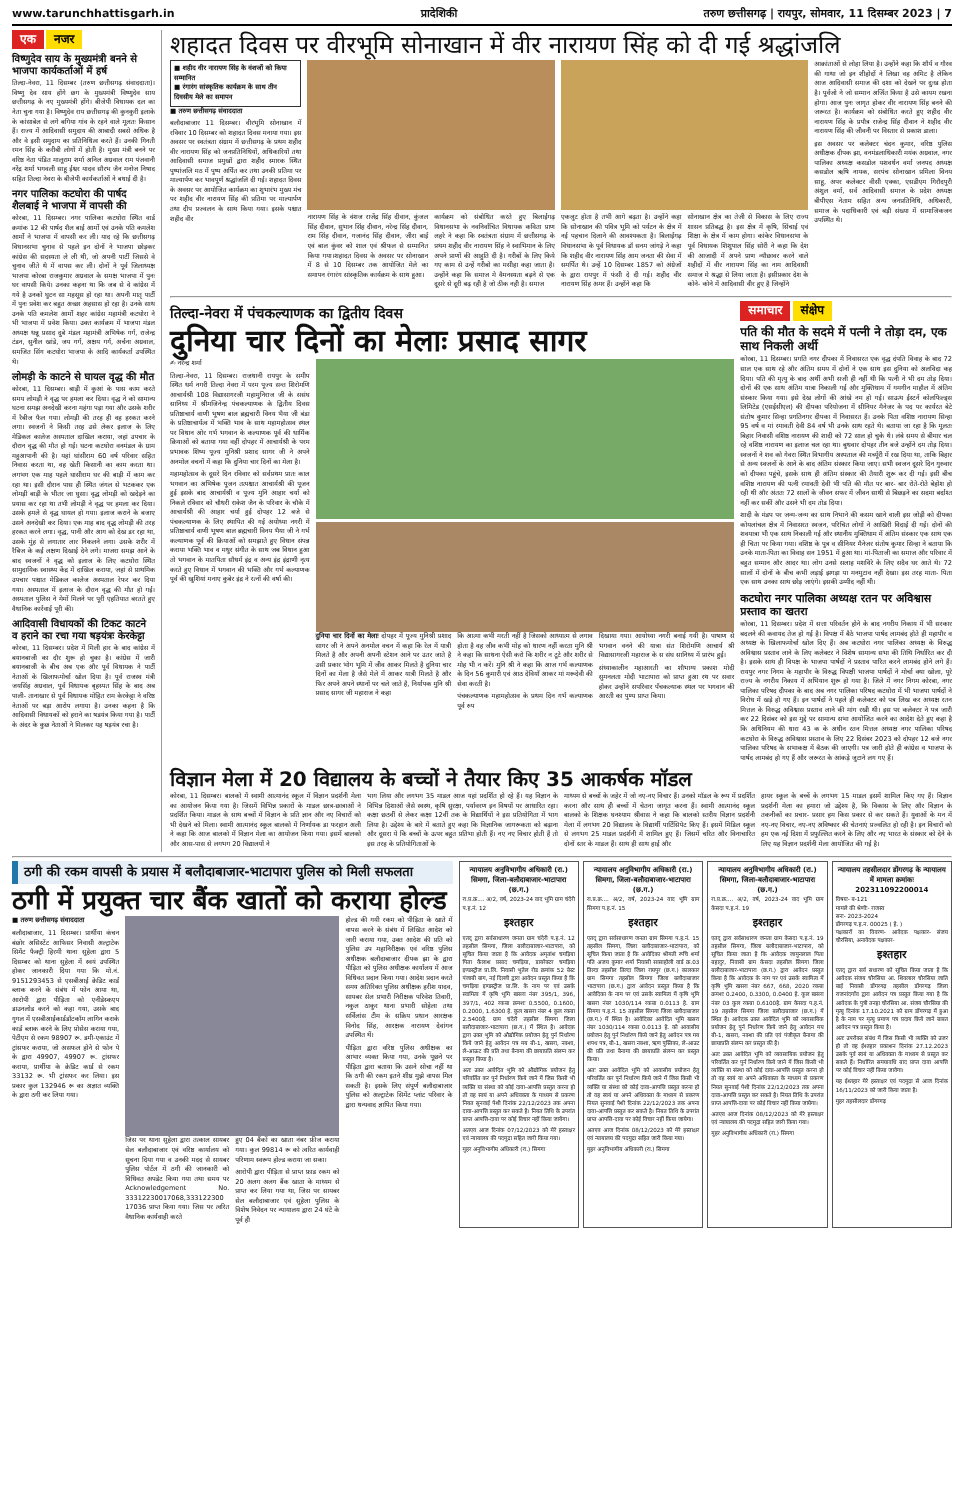www.tarunchhattisgarh.in प्रादेशिकी तरुण छत्तीसगढ़ | रायपुर, सोमवार, 11 दिसम्बर 2023 | 7
एक नजर
विष्णुदेव साय के मुख्यमंत्री बनने से भाजपा कार्यकर्ताओं में हर्ष
तिल्दा-नेवरा, 11 दिसम्बर (तरुण छत्तीसगढ़ संवाददाता)। विष्णु देव साय होंगे छग के मुख्यमंत्री विष्णुदेव साय छत्तीसगढ़ के नए मुख्यमंत्री होंगे। बीजेपी विधायक दल का नेता चुना गया है। विष्णुदेव राय छत्तीसगढ़ की कुनकुरी इलाके के कांसाबेल से लगे बगिया गांव के रहने वाले मूलतः किसान हैं। राज्य में आदिवासी समुदाय की आबादी सबसे अधिक है और वे इसी समुदाय का प्रतिनिधित्व करते हैं। उनकी गिनती रमन सिंह के करीबी लोगों में होती है। मुख्य मंत्री बनने पर वरिष्ठ नेता पंडित मालूराम शर्मा अनिल अग्रवाल राम पंजवानी नरेंद्र शर्मा भगवली साहू ईश्वर यादव सौरभ जैन मनोज निषाद सहित तिल्दा नेवरा के बीजेपी कार्यकर्ताओं ने बधाई दी है।
नगर पालिका कटघोरा की पार्षद शैलबाई ने भाजपा में वापसी की
कोरबा, 11 दिसम्बर। नगर पालिका कटघोरा स्थित वार्ड क्रमांक 12 की पार्षद शैल बाई आर्मो एवं उनके पति कमलेश आर्मो ने भाजपा में वापसी कर ली। याद रहे कि छत्तीसगढ़ विधानसभा चुनाव से पहले इन दोनों ने भाजपा छोड़कर कांग्रेस की सदस्यता ले ली थी, जो अपनी पार्टी जिससे वे चुनाव जीते थे में वापस कर ली। दोनों ने पूर्व जिलाध्यक्ष भाजपा कोरबा राजकुमार अग्रवाल के समक्ष भाजपा में पुनः घर वापसी किये। उनका कहना था कि जब से वे कांग्रेस में गये है उनको घुटन सा महसूस हो रहा था। अपनी मातृ पार्टी में पुनः प्रवेश कर बहुत अच्छा अहसास हो रहा है। उनके साथ उनके पति कमलेश आर्मो शहर कांग्रेस महामंत्री कटघोरा ने भी भाजपा में प्रवेश किया। उक्त कार्यक्रम में भाजपा मंडल अध्यक्ष धन्नू प्रसाद दुबे मंडल महामंत्री अभिषेक गर्ग, राजेन्द्र टंडन, सुनील खांडे, जय गर्ग, अक्षय गर्ग, अर्चना अग्रवाल, समजित सिंग कटघोरा भाजपा के आदि कार्यकर्ता उपस्थित थे।
लोमड़ी के काटने से घायल वृद्ध की मौत
कोरबा, 11 दिसम्बर। बाड़ी में कुआं के पास काम करते समय लोमड़ी ने वृद्ध पर हमला कर दिया। वृद्ध ने को सामान्य घटना समझ अनदेखी करना महंगा पड़ा गया और उसके शरीर में रैबीज फैल गया। लोमड़ी की तरह ही वह हरकत करने लगा। स्वजनों ने किसी तरह उसे लेकर इलाज के लिए मेडिकल कालेज अस्पताल दाखिल कराया, जहां उपचार के दौरान वृद्ध की मौत हो गई। घटना कटघोरा वनमंडल के ग्राम महुआपानी की है। यहां घांसीराम 60 वर्ष परिवार सहित निवास करता था, वह खेती किसानी का काम करता था। लगभग एक माह पहले घासीराम घर की बाड़ी में काम कर रहा था। इसी दौरान पास ही स्थित जंगल से भटककर एक लोमड़ी बाड़ी के भीतर जा घुसा। वृद्ध लोमड़ी को खदेड़ने का प्रयास कर रहा था तभी लोमड़ी ने वृद्ध पर हमला कर दिया। उसके हमले से वृद्ध घायल हो गया। इलाज कराने के बजाए उसने अनदेखी कर दिया। एक माह बाद वृद्ध लोमड़ी की तरह हरकत करने लगा। वृद्ध, पानी और आग को देख डर रहा था, उसके मुंह से लगातार लार निकलने लगा। उसके शरीर में रैबिज के कई लक्षण दिखाई देने लगे। माजरा समझ आने के बाद स्वजनों ने वृद्ध को इलाज के लिए कटघोरा स्थित सामुदायिक स्वास्थ्य केंद्र में दाखिल कराया, जहां से प्राथमिक उपचार पश्चात मेडिकल कालेज अस्पताल रेफर कर दिया गया। अस्पताल में इलाज के दौरान वृद्ध की मौत हो गई। अस्पताल पुलिस ने मेमों मिलने पर पूरी एहतियात बरतते हुए वैधानिक कार्रवाई पूरी की।
आदिवासी विधायकों की टिकट काटने व हराने का रचा गया षड़यंत्रः केरकेट्टा
कोरबा, 11 दिसम्बर। प्रदेश में मिली हार के बाद कांग्रेस में बयानबाजी का दौर शुरू हो चुका है। कांग्रेस में जारी बयानबाजी के बीच अब एक और पूर्व विधायक ने पार्टी नेताओं के खिलाफमोर्चा खोल दिया है। पूर्व राजस्व मंत्री जयसिंह अग्रवाल, पूर्व विधायक बृहस्पत सिंह के बाद अब पाली- तानाखार से पूर्व विधायक मोहित राम केरकेट्टा ने वरिष्ठ नेताओं पर बड़ा आरोप लगाया है। उनका कहना है कि आदिवासी विधायकों को हराने का षडयंत्र किया गया है। पार्टी के अंदर के कुछ नेताओं ने मिलकर यह षड़यंत्र रचा है।
शहादत दिवस पर वीरभूमि सोनाखान में वीर नारायण सिंह को दी गई श्रद्धांजलि
■ शहीद वीर नारायण सिंह के वंशजों को किया सम्मानित
■ रंगारंग सांस्कृतिक कार्यक्रम के साथ तीन दिवसीय मेले का समापन
■ तरुण छत्तीसगढ़ संवाददाता
बलौदाबाजार 11 दिसम्बर। वीरभूमि सोनाखान में रविवार 10 दिसम्बर को शहादत दिवस मनाया गया। इस अवसर पर स्वतंत्रता संग्राम में छत्तीसगढ़ के प्रथम शहीद वीर नारायण सिंह को जनप्रतिनिधियों, अधिकारियों तथा आदिवासी समाज प्रमुखों द्वारा शहीद स्मारक स्थित पुष्पांजलि मठ में पुष्प अर्पित कर तथा उनकी प्रतिमा पर माल्यार्पण कर भावपूर्ण श्रद्धांजलि दी गई। शहादत दिवस के अवसर पर आयोजित कार्यक्रम का शुभारंभ मुख्य मंच पर शहीद वीर नारायण सिंह की प्रतिमा पर माल्यार्पण तथा दीप प्रज्वलन के साथ किया गया। इसके पश्चात शहीद वीर
नारायण सिंह के वंशज राजेंद्र सिंह दीवान, कुंजल सिंह दीवान, सुभान सिंह दीवान, नरेन्द्र सिंह दीवान, राम सिंह दीवान, गजानंद सिंह दीवान, जीरा बाई एवं बाल कुंवर को शाल एवं श्रीफल से सम्मानित किया गया।शहादत दिवस के अवसर पर सोनाखान में 8 से 10 दिसम्बर तक आयोजित मेले का समापन रंगारंग सांस्कृतिक कार्यक्रम के साथ हुआ।
कार्यक्रम को संबोधित करते हुए बिलाईगढ़ विधानसभा के नवनिर्वाचित विधायक कविता प्राण लहरे ने कहा कि स्वतंत्रता संग्राम में छत्तीसगढ़ के प्रथम शहीद वीर नारायण सिंह ने स्वाभिमान के लिए अपने प्राणों की आहुति दी है। गरीबों के लिए किये गए काम से उन्हें गरीबो का मसीहा कहा जाता है। उन्होंने कहा कि समाज मे वैमनस्यता बढ़ने से एक दूसरे से दूरी बढ़ रही है जो ठीक नही है। समाज
एकजुट होता है तभी आगे बढ़ता है। उन्होंने कहा कि सोनाखान की पवित्र भूमि को पर्यटन के क्षेत्र में नई पहचान दिलाने की आवश्यकता है। बिलाईगढ़ विधानसभा के पूर्व विधायक डॉ सनम जांगड़े ने कहा कि शहीद वीर नारायण सिंह आम जनता की सेवा में समर्पित थे। उन्हें 10 दिसम्बर 1857 को अंग्रेजों के द्वारा रायपुर में फंसी दे दी गई। शहीद वीर नारायण सिंह अमर हैं। उन्होंने कहा कि
सोनाखान क्षेत्र का तेजी से विकास के लिए राज्य शासन प्रतिबद्ध है। इस क्षेत्र में कृषि, सिंचाई एवं शिक्षा के क्षेत्र में काम होगा। कांकेर विधानसभा के पूर्व विधायक शिशुपाल सिंह सोरी ने कहा कि देश की आजादी में अपने प्राण न्यौछावर करने वाले शहीदों में वीर नारायण सिंह का नाम आदिवासी समाज मे श्रद्धा से लिया जाता है। इसीप्रकार देश के कोने- कोने में आदिवासी वीर हुए है जिन्होंने
आक्रांताओं से लोहा लिया है। उन्होंने कहा कि शौर्य व गौरव की गाथा जो इन शीहोदों ने लिखा वह अमिट है लेकिन आज आदिवासी समाज की दशा को देखने पर दुःख होता है। पूर्वजो ने जो सम्मान अर्जित किया है उसे कायम रखना होगा। आज पुनः जागृत होकर वीर नारायण सिंह बनने की जरूरत है। कार्यक्रम को संबोधित करते हुए शहीद वीर नारायण सिंह के प्रपौत्र राजेन्द्र सिंह दीवान ने शहीद वीर नारायण सिंह की जीवनी पर विस्तार से प्रकाश डाला।
इस अवसर पर कलेक्टर चंदन कुमार, वरिष्ठ पुलिस अधीक्षक दीपक झा, वनमंडलाधिकारी मयंक अग्रवाल, नगर पालिका अध्यक्ष कसडोल यशवर्धन वर्मा जनपद अध्यक्ष कसडोल ऋषि नायक, सरपंच सोनाखान प्रमिला विनय साहू, अपर कलेक्टर वीसी एक्का, एसडीएम गिरौदपुरी अंशुल वर्मा, सर्व आदिवासी समाज के प्रदेश अध्यक्ष बीपीएस नेताम सहित अन्य जनप्रतिनिधि, अधिकारी, समाज के पदाधिकारी एवं बड़ी संख्या में सामाजिकजन उपस्थित थे।
तिल्दा-नेवरा में पंचकल्याणक का द्वितीय दिवस
दुनिया चार दिनों का मेलाः प्रसाद सागर
✍ नरेन्द्र शर्मा
तिल्दा-नेवरा, 11 दिसम्बर। राजधानी रायपुर के समीप स्थित धर्म नगरी तिल्दा नेवरा में परम पूज्य सन्त शिरोमणि आचार्यश्री 108 विद्यासागरजी महामुनिराज जी के ससंघ सानिध्य में श्रीमजिनेन्द्र पंचकल्याणक के द्वितीय दिवस प्रतिष्ठाचार्य वाणी भूषण बाल ब्रह्मचारी विनय भैया जी बंडा के प्रतिष्ठाचार्यत्व में भक्ति भाव के साथ महामहोत्सव स्थल पर विधान ओर गर्भ भगवान के कल्याणक पूर्व की धार्मिक क्रियाओं को बताया गया वहीं दोपहर में आचार्यश्री के परम प्रभावक शिष्य पूज्य मुनिश्री प्रशाद सागर जी ने अपने अनमोल वचनों में कहा कि दुनिया चार दिनों का मेला है।
महामहोत्सव के दूसरे दिन रविवार को सर्वप्रथम प्रातः काल भगवान का अभिषेक पूजन तत्पश्चात आचार्यश्री की पूजन हुई इसके बाद आचार्यश्री व पूज्य मुनि आहार चर्या को निकले रविवार को चौधरी राकेश जैन के परिवार के चौके में आचार्यश्री की आहार चर्या हुई दोपहर 12 बजे से पंचकल्याणक के लिए स्थापित की गई अयोध्या नगरी में प्रतिष्ठाचार्य वाणी भूषण बाल ब्रह्मचारी विनय भैया जी ने गर्भ कल्याणक पूर्व की क्रियाओं को समझाते हुए विधान संपन्न कराया भक्ति भाव व मधुर संगीत के साथ जब विधान हुआ तो भगवान के मातपिता सौधर्म इंद्र व अन्य इंद्र इंद्राणी नृत्य करते हुए विधान में भगवान की भक्ति और गर्भ कल्याणक पूर्व की खुशियां मनाए कुबेर इंद्र ने रत्नों की वर्षा की।
दुनिया चार दिनों का मेलाः दोपहर में पूज्य मुनिश्री प्रशाद सागर जी ने अपने अनमोल वचन में कहा कि रेल में यात्री मिलते है और अपनी अपनी स्टेशन आने पर उतर जाते है उसी प्रकार भोग भूमि में जीव आकर मिलते है दुनिया चार दिनों का मेला है जैसे मेले में आकर यात्री मिलते है और फिर अपने अपने स्थानों पर चले जाते है, निर्यापक मुनि श्री प्रसाद सागर जी महाराज ने कहा
कि आत्मा कभी मरती नहीं है जिसको आध्यात्म से लगाव होता है वह जीव कभी मोह को धारण नहीं करता मुनि श्री ने कहा कि साधना ऐसी करो कि शरीर न टूटे और शरीर से मोह भी न करें। मुनि श्री ने कहा कि आज गर्भ कल्याणक के दिन 56 कुमारी एवं आठ देवियाँ आकर मां मरूदेवी की सेवा करती है।
पंचकल्याणक महामहोत्सव के प्रथम दिन गर्भ कल्याणक पूर्व रुप
दिखाया गया। आयोध्या नगरी बनाई गयी है। पाषाण से भगवान वनने की यात्रा संत शिरोमणि आचार्य श्री विद्यासागरजी महाराज के स संघ सानिध्य में प्रारंभ हुई।
संध्याकालीन महाआरती का शौभाग्य प्रकाश मोदी सुमनलता मोदी भाटापारा को प्राप्त हुआ रथ पर सवार होकर उन्होंने सपरिवार पँचकल्याक स्थल पर भगवान की आरती का पुण्य प्राप्त किया।
समाचार संक्षेप
पति की मौत के सदमे में पत्नी ने तोड़ा दम, एक साथ निकली अर्थी
कोरबा, 11 दिसम्बर। प्रगति नगर दीपका में निवासरत एक वृद्ध दंपति विवाह के बाद 72 साल एक साथ रहे और अंतिम समय में दोनों ने एक साथ इस दुनिया को अलविदा कह दिया। पति की मृत्यु के बाद अर्थी अभी सजी ही नहीं थी कि पत्नी ने भी दम तोड़ दिया। दोनों की एक साथ अंतिम यात्रा निकाली गई और मुक्तिधाम में गमगीन माहौल में अंतिम संस्कार किया गया। इसे देख लोगों की आंखे नम हो गई। साऊथ ईस्टर्न कोलफिल्ड्स लिमिटेड (एसईसीएल) की दीपका परियोजना में सीनियर मैनेजर के पद पर कार्यरत बेटे संतोष कुमार सिन्हा प्रगतिनगर दीपका में निवासरत हैं। उनके पिता वशिष्ठ नारायण सिन्हा 95 वर्ष व मां रमावती देवी 84 वर्ष भी उनके साथ रहते थे। बताया जा रहा है कि मूलतः बिहार निवासी वशिष्ठ नारायण की शादी को 72 साल हो चुके थे। लंबे समय से बीमार चल रहे वशिष्ठ नारायण का इलाज चल रहा था। बुधवार दोपहर तीन बजे उन्होंने दम तोड़ दिया। स्वजनों ने शव को गेवरा स्थित विभागीय अस्पताल की मर्च्यूरी में रख दिया था, ताकि बिहार से अन्य स्वजनों के आने के बाद अंतिम संस्कार किया जाए। सभी स्वजन दूसरे दिन गुरुवार को दीपका पहुंचे, इसके साथ ही अंतिम संस्कार की तैयारी शुरू कर दी गई। इसी बीच वशिष्ठ नारायण की पत्नी रमावती देवी भी पति की मौत पर बार- बार रोते-रोते बेहोश हो रही थी और अंततः 72 सालों के जीवन सफर में जीवन साथी से बिछड़ने का सदमा बर्दाश्त नहीं कर सकीं और उसने भी दम तोड दिया।
शादी के मंडप पर जन्म-जन्म का साथ निभाने की कसम खाने वाली इस जोड़ी को दीपका कोयलांचल क्षेत्र में निवासरत स्वजन, परिचित लोगों ने आखिरी विदाई दी गई। दोनों की शवयात्रा भी एक साथ निकाली गई और स्थानीय मुक्तिधाम में अंतिम संस्कार एक साथ एक ही चिता पर किया गया। वशिष्ठ के पुत्र व सीनियर मैनेजर संतोष कुमार सिन्हा ने बताया कि उनके माता-पिता का विवाह सन 1951 में हुआ था। मां-पिताजी का समाज और परिवार में बहुत सम्मान और आदर था। लोग उनसे सलाह मशविरे के लिए सदैव घर आते थे। 72 सालों में दोनों के बीच कभी लड़ाई झगड़ा या मनमुटाव नहीं देखा। इस तरह माता- पिता एक साथ उनका साथ छोड़ जाएंगे। इसकी उम्मीद नहीं थी।
कटघोरा नगर पालिका अध्यक्ष रतन पर अविश्वास प्रस्ताव का खतरा
कोरबा, 11 दिसम्बर। प्रदेश में सत्ता परिवर्तन होने के बाद नगरीय निकाय में भी सरकार बदलने की कवायद तेज हो गई है। विपक्ष में बैठे भाजपा पार्षद लामबंद होते ही महापौर व अध्यक्ष के खिलाफमोर्चा खोल दिए हैं। अब कटघोरा नगर पालिका अध्यक्ष के विरुद्ध अविश्वास प्रस्ताव लाने के लिए कलेक्टर ने विशेष सामान्य सभा की तिथि निर्धारित कर दी है। इसके साथ ही विपक्ष के भाजपा पार्षदों ने प्रस्ताव पारित करने लामबंद होने लगे हैं। रायपुर नगर निगम के महापौर के विरुद्ध विपक्षी भाजपा पार्षदों ने मोर्चा क्या खोला, पूरे राज्य के नगरीय निकाय में अभियान शुरू हो गया है। जिले में नगर निगम कोरबा, नगर पालिका परिषद दीपका के बाद अब नगर पालिका परिषद कटघोरा में भी भाजपा पार्षदों ने विरोध में खड़े हो गए हैं। इन पार्षदों ने पहले ही कलेक्टर को पत्र लिख कर अध्यक्ष रतन मित्तल के विरुद्ध अविश्वास प्रस्ताव लाने की मांग रखी थी। इस पर कलेक्टर ने पत्र जारी कर 22 दिसंबर को इस मुद्दे पर सामान्य सभा आयोजित करने का आदेश देते हुए कहा है कि अधिनियम की धारा 43 क के अधीन रतन मित्तल अध्यक्ष नगर पालिका परिषद कटघोरा के विरुद्ध अविश्वास प्रस्ताव के लिए 22 दिसंबर 2023 को दोपहर 12 बजे नगर पालिका परिषद के सभाकक्ष में बैठक की जाएगी। पत्र जारी होते ही कांग्रेस व भाजपा के पार्षद लामबंद हो गए हैं और जरूरत के आंकड़े जुटाने लग गए हैं।
विज्ञान मेला में 20 विद्यालय के बच्चों ने तैयार किए 35 आकर्षक मॉडल
कोरबा, 11 दिसम्बर। बालको में स्वामी आत्मानंद स्कूल में विज्ञान प्रदर्शनी मेला का आयोजन किया गया है। जिसमें विभिन्न प्रकारों के माडल छात्र-छात्राओं ने प्रदर्शित किया। माडल के साथ बच्चों में विज्ञान के प्रति ज्ञान और नए विचारों को भी देखने को मिला। स्वामी आत्मानंद स्कूल बालको में निर्णायक डा फरहान अली ने कहा कि आज बालको में विज्ञान मेला का आयोजन किया गया। इसमें बालको और आस-पास से लगभग 20 विद्यालयों ने
भाग लिया और लगभग 35 माडल आज यहां प्रदर्शित हो रहे हैं। यह विज्ञान के विभिन्न दिशाओं जैसे स्वस्थ, कृषि सुरक्षा, पर्यावरण इन विषयों पर आधारित रहा। कक्षा छठवीं से लेकर कक्षा 12वीं तक के विद्यार्थियों ने इस प्रतियोगिता में भाग लिया है। उद्देश्य के बारे में बताते हुए कहा कि विज्ञानिक जागरूकता को बढ़ाना और दूसरा ये कि बच्चों के ऊपर बहुत प्रतिभा होती हैं। नए नए विचार होती हैं तो इस तरह के प्रतियोगिताओं के
माध्यम से बच्चों के जहेर में जो नए-नए विचार हैं। उनको मॉडल के रूप में प्रदर्शित करना और साथ ही बच्चों में चेतना जागृत करना हैं। स्वामी आत्मानंद स्कूल बालको के शिक्षक घनश्याम श्रीवास ने कहा कि बालको स्तरीय विज्ञान प्रदर्शनी मेला में लगभग 20 विद्यालय के विद्यार्थी पार्टिसिपेट किए हैं। इसमें मिडिल स्कूल से लगभग 25 माडल प्रदर्शनी में शामिल हुए हैं। जिसमें चरित और विनाचारित दोनों स्तर के माडल हैं। साथ ही साथ हाई और
हायर स्कूल के बच्चें के लगभग 15 माडल इसमें शामिल किए गए हैं। विज्ञान प्रदर्शनी मेला का हमारा जो उद्देश्य है, कि विकास के लिए और विज्ञान के तकनीकों का प्रचार- प्रसार हम किस प्रकार से कर सकते हैं। युवाओं के मन में नए-नए विचार, नए-नए अविष्कार की चेतनाएं प्रज्वलित हो रही है। इन विचारों को हम एक नई दिशा में प्रफुल्लित करने के लिए और नए भारत के संस्कार को देने के लिए यह विज्ञान प्रदर्शनी मेला आयोजित की गई है।
ठगी की रकम वापसी के प्रयास में बलौदाबाजार-भाटापारा पुलिस को मिली सफलता
ठगी में प्रयुक्त चार बैंक खातों को कराया होल्ड
■ तरुण छत्तीसगढ़ संवाददाता
बलौदाबाजार, 11 दिसम्बर। प्रार्थीया कंचन बंछोर असिस्टेंट आफिसर निवासी अल्ट्राटेक सिमेंट फैक्ट्री हिरमी थाना सुहेला द्वारा 5 दिसम्बर को थाना सुहेला में स्वयं उपस्थित होकर जानकारी दिया गया कि मो.नं. 9151293453 से एसबीआई क्रेडिट कार्ड ब्लाक करने के संबंध में फोन आया था, आरोपी द्वारा पीड़िता को एनीडेस्कएप डाउनलोड करने को कहा गया, उसके बाद गुगल में एसबीआईकार्डडॉटकॉम लागिन कराके कार्ड ब्लाक करने के लिए प्रोसेस कराया गया, पेटीएम से रकम 98907 रू. डमी-एकाउंट में ट्रांसफर कराया, जो असफल होने से फोन पे के द्वारा 49907, 49907 रू. ट्रांसफर कराया, प्रार्थीया के क्रेडिट कार्ड से रकम 33132 रू. भी ट्रांसफर कर लिया। इस प्रकार कुल 132946 रू का अज्ञात व्यक्ति के द्वारा ठगी कर लिया गया।
जिस पर थाना सुहेला द्वारा तत्काल सायबर सेल बलौदाबाजार एवं वरिष्ठ कार्यालय को सूचना दिया गया व उनकी मदद से सायबर पुलिस पोर्टल में ठगी की जानकारी को विधिवत अपडेट किया गया तथा समय पर Acknowledgement No. 33312230017068,333122300 17036 प्राप्त किया गया। जिस पर त्वरित वैधानिक कार्यवाही करते
हुए 04 बैंकों का खाता नंबर फ्रीज कराया गया। कुल 99814 रू को त्वरित कार्यवाही परिणाम स्वरूप होल्ड कराया जा सका।
आरोपी द्वारा पीड़िता से प्राप्त फ्राड रकम को 20 अलग अलग बैंक खाता के माध्यम से प्राप्त कर लिया गया था, जिस पर सायबर सेल बलौदाबाजार एवं सुहेला पुलिस के विशेष निवेदन पर न्यायालय द्वारा 24 घंटे के पूर्व ही
होल्ड की गयी रकम को पीड़िता के खाते में वापस करने के संबंध में लिखित आदेश को जारी कराया गया, उक्त आदेश की प्रति को पुलिस उप महानिरीक्षक एवं वरिष्ठ पुलिस अधीक्षक बलौदाबाजार दीपक झा के द्वारा पीड़िता को पुलिस अधीक्षक कार्यालय में आज विधिवत प्रदान किया गया। आदेश प्रदान करते समय अतिरिक्त पुलिस अधीक्षक हरीश यादव, सायबर सेल प्रभारी निरीक्षक परिवेश तिवारी, नकुल ठाकुर थाना प्रभारी सोहेला तथा सर्विलांस टीम के सक्रिय प्रधान आरक्षक विनोद सिंह, आरक्षक नारायण देवांगन उपस्थित थें।
पीड़िता द्वारा वरिष्ठ पुलिस अधीक्षक का आभार व्यक्त किया गया, उनके पूछने पर पीड़िता द्वारा बताया कि उसने सोचा नहीं था कि ठगी की रकम इतने शीघ्र मुझे वापस मिल सकती है। इसके लिए संपूर्ण बलौदाबाजार पुलिस को अल्ट्राटेक सिमेंट प्लांट परिवार के द्वारा धन्यवाद ज्ञापित किया गया।
न्यायालय अनुविभागीय अधिकारी (रा.) सिमगा, जिला-बलौदाबाजार-भाटापारा (छ.ग.)
रा.प्र.क्र.... अ/2, वर्ष, 2023-24 वाद भूमि ग्राम चंदेरी प.ह.नं. 12
इश्तहार
एतद् द्वारा सर्वसाधारण जनता ग्राम चंदेरी प.ह.नं. 12 तहसील सिमगा, जिला बलौदाबाजार-भाटापारा, को सूचित किया जाता है कि आवेदक अमृतांश चमड़िया पिता कैलाश प्रसाद चमड़िया, डायरेक्टर चमड़िया इण्डस्ट्रीज प्रा.लि. निवासी भुतेल रोड क्रमांक 52 बेस्ट पंजाबी बाग, नई दिल्ली द्वारा आवेदन प्रस्तुत किया है कि चमड़िया इण्डस्ट्रीज प्रा.लि. के नाम पर एवं उसके स्वामित्व में कृषि भूमि खसरा नंबर 395/1, 396, 397/1, 402 रकबा क्रमशः 0.5500, 0.1600, 0.2000, 1.6300 हे. कुल खसरा नंबर 4 कुल रकबा 2.5400हे. ग्राम चंदेरी तहसील सिमगा जिला बलौदाबाजार-भाटापारा (छ.ग.) में स्थित है। आवेदक द्वारा उक्त भूमि को औद्योगिक प्रयोजन हेतु पुर्न निर्धारण किये जाने हेतु आवेदन पत्र मय बी-1, खसरा, नक्शा, ले-आऊट की प्रति तथा बैनामा की छायाप्रति संलग्न कर प्रस्तुत किया है।
अतः उक्त आवेदित भूमि को औद्योगिक प्रयोजन हेतु परिवर्तित कर पुर्न निर्धारण किये जाने में जिस किसी भी व्यक्ति या संस्था को कोई दावा-आपत्ति प्रस्तुत करना हो तो वह स्वयं या अपने अधिवक्ता के माध्यम से प्रकरण नियत सुनवाई पेशी दिनांक 22/12/2023 तक अपना दावा-आपत्ति प्रस्तुत कर सकते है। नियत तिथि के उपरांत प्राप्त आपत्ति-दावा पर कोई विचार नहीं किया जायेगा।
अतएव आज दिनांक 07/12/2023 को मेरे हस्ताक्षर एवं न्यायालय की पदमुद्रा सहित जारी किया गया।
मुहर अनुविभागीय अधिकारी (रा.) सिमगा
न्यायालय अनुविभागीय अधिकारी (रा.) सिमगा, जिला-बलौदाबाजार-भाटापारा (छ.ग.)
रा.प्र.क्र.... अ/2, वर्ष, 2023-24 वाद भूमि ग्राम सिमगा प.ह.नं. 15
इश्तहार
एतद् द्वारा सर्वसाधारण जनता ग्राम सिमगा प.ह.नं. 15 तहसील सिमगा, जिला बलौदाबाजार-भाटापारा, को सूचित किया जाता है कि आवेदिका श्रीमती रूचि शर्मा पति अजय कुमार शर्मा निवासी सासाहोली वार्ड क्र.03 तिल्दा तहसील तिल्दा जिला रायपुर (छ.ग.) कालकार ग्राम सिमगा तहसील सिमगा जिला बलौदाबाजार भाटापारा (छ.ग.) द्वारा आवेदन प्रस्तुत किया है कि आवेदिका के नाम पर एवं उसके स्वामित्व में कृषि भूमि खसरा नंबर 1030/114 रकबा 0.0113 हे. ग्राम सिमगा प.ह.नं. 15 तहसील सिमगा जिला बलौदाबाजार (छ.ग.) में स्थित है। आवेदिका आवेदित भूमि खसरा नंबर 1030/114 रकबा 0.0113 हे. को आवासीय प्रयोजन हेतु पुर्न निर्धारण किये जाने हेतु आवेदन पत्र मय शपथ पत्र, बी-1, खसरा नक्शा, ऋण पुस्तिका, ले-आउट की प्रति तथा बैनामा की छायाप्रति संलग्न कर प्रस्तुत किया।
अतः उक्त आवेदित भूमि को आवासीय प्रयोजन हेतु परिवर्तित कर पुर्न निर्धारण किये जाने में जिस किसी भी व्यक्ति या संस्था को कोई दावा-आपत्ति प्रस्तुत करना हो तो वह स्वयं या अपने अधिवक्ता के माध्यम से प्रकरण नियत सुनवाई पेशी दिनांक 22/12/2023 तक अपना दावा-आपत्ति प्रस्तुत कर सकते है। नियत तिथि के उपरांत प्राप्त आपत्ति-दावा पर कोई विचार नहीं किया जायेगा।
अतएव आज दिनांक 08/12/2023 को मेरे हस्ताक्षर एवं न्यायालय की पदमुद्रा सहित जारी किया गया।
मुहर अनुविभागीय अधिकारी (रा.) सिमगा
न्यायालय अनुविभागीय अधिकारी (रा.) सिमगा, जिला-बलौदाबाजार-भाटापारा (छ.ग.)
रा.प्र.क्र.... अ/2, वर्ष, 2023-24 वाद भूमि ग्राम केसदा प.ह.नं. 19
इश्तहार
एतद् द्वारा सर्वसाधारण जनता ग्राम केसदा प.ह.नं. 19 तहसील सिमगा, जिला बलौदाबाजार-भाटापारा, को सूचित किया जाता है कि आवेदक जामुनलाल पिता बहादुर, निवासी ग्राम केसदा तहसील सिमगा जिला बलौदाबाजार-भाटापारा (छ.ग.) द्वारा आवेदन प्रस्तुत किया है कि आवेदक के नाम पर एवं उसके स्वामित्व में कृषि भूमि खसरा नंबर 667, 668, 2020 रकबा क्रमशः 0.2400, 0.3300, 0.0400 हे. कुल खसरा नंबर 03 कुल रकबा 0.6100हे. ग्राम केसदा प.ह.नं. 19 तहसील सिमगा जिला बलौदाबाजार (छ.ग.) में स्थित है। आवेदक उक्त आवेदित भूमि को व्यवसायिक प्रयोजन हेतु पुर्न निर्धारण किये जाने हेतु आवेदन मय बी-1, खसरा, नक्शा की प्रति एवं पंजीकृत बैनामा की छायाप्रति संलग्न कर प्रस्तुत की है।
अतः उक्त आवेदित भूमि को व्यवसायिक प्रयोजन हेतु परिवर्तित कर पुर्न निर्धारण किये जाने में जिस किसी भी व्यक्ति या संस्था को कोई दावा-आपत्ति प्रस्तुत करना हो तो वह स्वयं या अपने अधिवक्ता के माध्यम से प्रकरण नियत सुनवाई पेशी दिनांक 22/12/2023 तक अपना दावा-आपत्ति प्रस्तुत कर सकते है। नियत तिथि के उपरांत प्राप्त आपत्ति-दावा पर कोई विचार नहीं किया जायेगा।
अतएव आज दिनांक 08/12/2023 को मेरे हस्ताक्षर एवं न्यायालय की पदमुद्रा सहित जारी किया गया।
मुहर अनुविभागीय अधिकारी (रा.) सिमगा
न्यायालय तहसीलदार डोंगरगढ़ के न्यायालय में मामला क्रमांकः 202311092200014
विषयः- ब-121
मामले की श्रेणीः- राजस्व
सनः- 2023-2024
डोंगरगढ़ प.ह.न. 00025 ( हे. )
पक्षकारों का विवरण- आवेदक पक्षकार- संजय चौरसिया, अनावेदक पक्षकार-
इश्तहार
एतद् द्वारा सर्व सधारण को सूचित किया जाता है कि आवेदक संजय चौरसिया आ. शिवलाल चौरसिया जाति बाई निवासी डोंगरगढ़ तहसील डोंगरगढ़ जिला राजनांदगाँव द्वारा आवेदन पत्र प्रस्तुत किया गया है कि आवेदक के पुत्री तनहा चौरसिया आ. संजय चौरसिया की मृत्यु दिनांक 17.10.2021 को ग्राम डोंगरगढ़ में हुआ है के नाम पर मृत्यु प्रमाण पत्र प्रदाय किये जाने बाबत आवेदन पत्र प्रस्तुत किया है।
अतः उपरोक्त संबंध में जिस किसी भी व्यक्ति को उजर हो तो वह ईश्तहार प्रकाशन दिनांक 27.12.2023 उसके पूर्व स्वयं या अधिवक्ता के माध्यम से प्रस्तुत कर सकते हैं। निर्धारित समयावधि बाद प्राप्त दावा आपत्ति पर कोई विचार नहीं किया जावेगा।
यह ईश्तहार मेरे हस्ताक्षर एवं पदमुद्रा से आज दिनांक 16/11/2023 को जारी किया जाता है।
मुहर तहसीलदार डोंगरगढ़